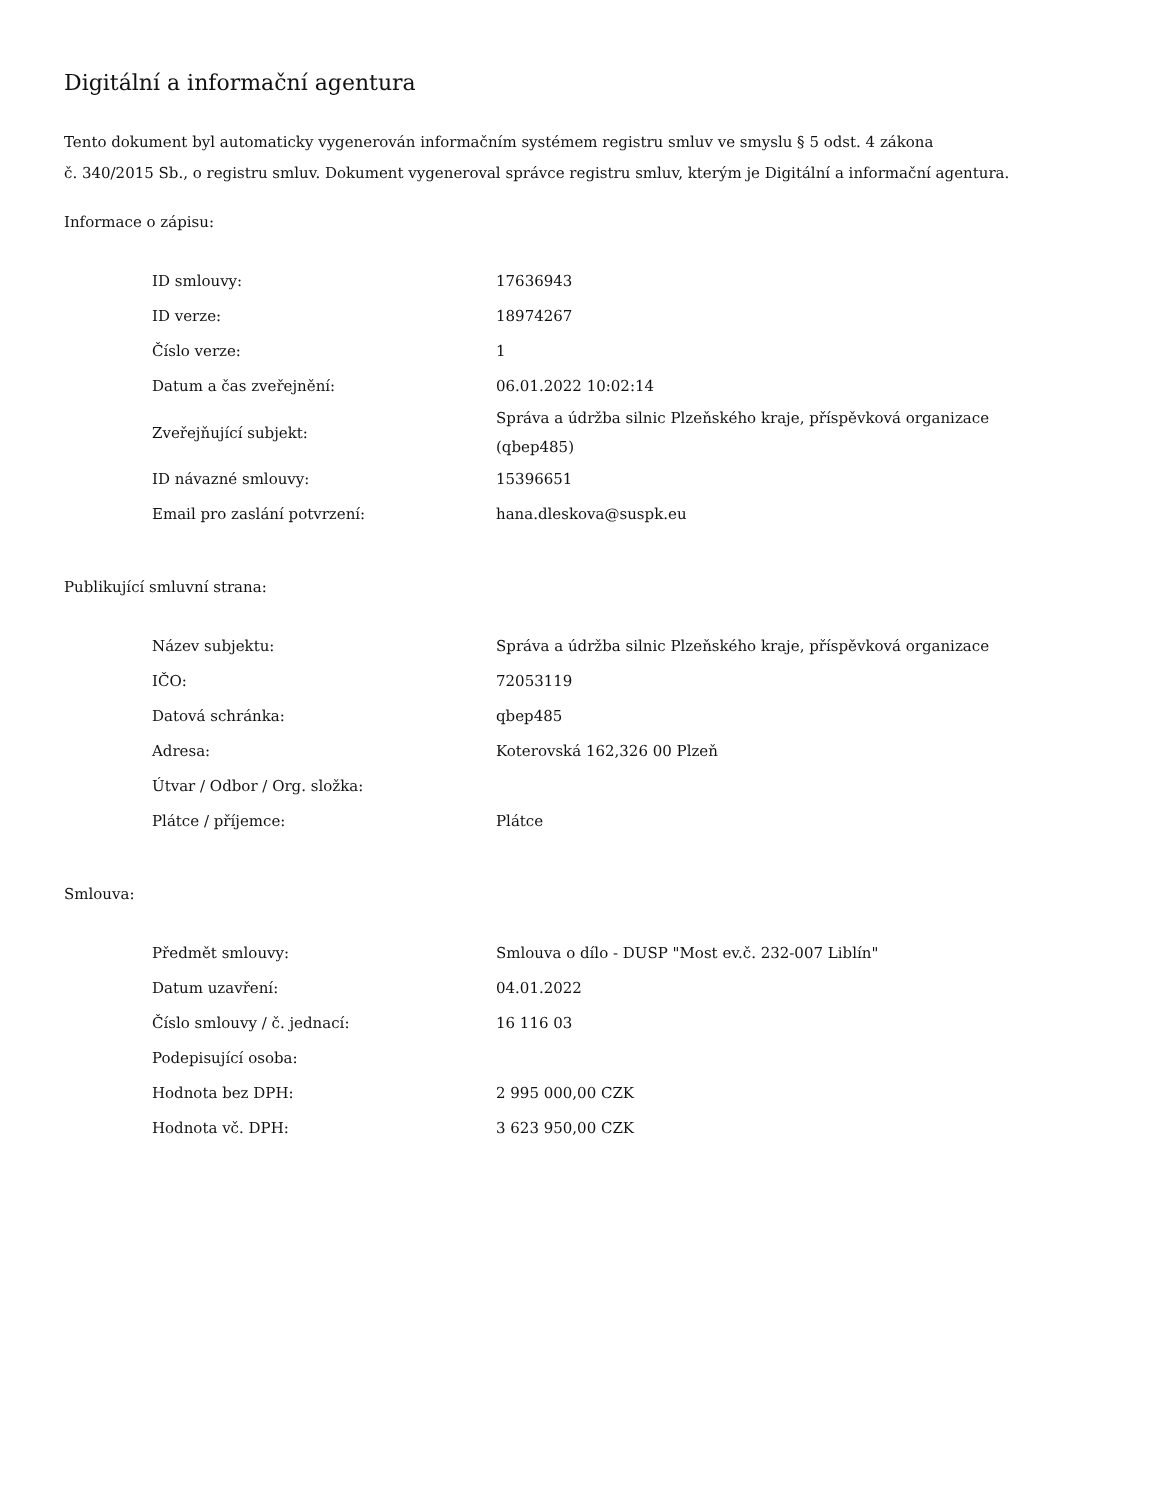Digitální a informační agentura
Tento dokument byl automaticky vygenerován informačním systémem registru smluv ve smyslu § 5 odst. 4 zákona
č. 340/2015 Sb., o registru smluv. Dokument vygeneroval správce registru smluv, kterým je Digitální a informační agentura.
Informace o zápisu:
| ID smlouvy: | 17636943 |
| ID verze: | 18974267 |
| Číslo verze: | 1 |
| Datum a čas zveřejnění: | 06.01.2022 10:02:14 |
| Zveřejňující subjekt: | Správa a údržba silnic Plzeňského kraje, příspěvková organizace (qbep485) |
| ID návazné smlouvy: | 15396651 |
| Email pro zaslání potvrzení: | hana.dleskova@suspk.eu |
Publikující smluvní strana:
| Název subjektu: | Správa a údržba silnic Plzeňského kraje, příspěvková organizace |
| IČO: | 72053119 |
| Datová schránka: | qbep485 |
| Adresa: | Koterovská 162,326 00 Plzeň |
| Útvar / Odbor / Org. složka: | |
| Plátce / příjemce: | Plátce |
Smlouva:
| Předmět smlouvy: | Smlouva o dílo - DUSP "Most ev.č. 232-007 Liblín" |
| Datum uzavření: | 04.01.2022 |
| Číslo smlouvy / č. jednací: | 16 116 03 |
| Podepisující osoba: | |
| Hodnota bez DPH: | 2 995 000,00 CZK |
| Hodnota vč. DPH: | 3 623 950,00 CZK |